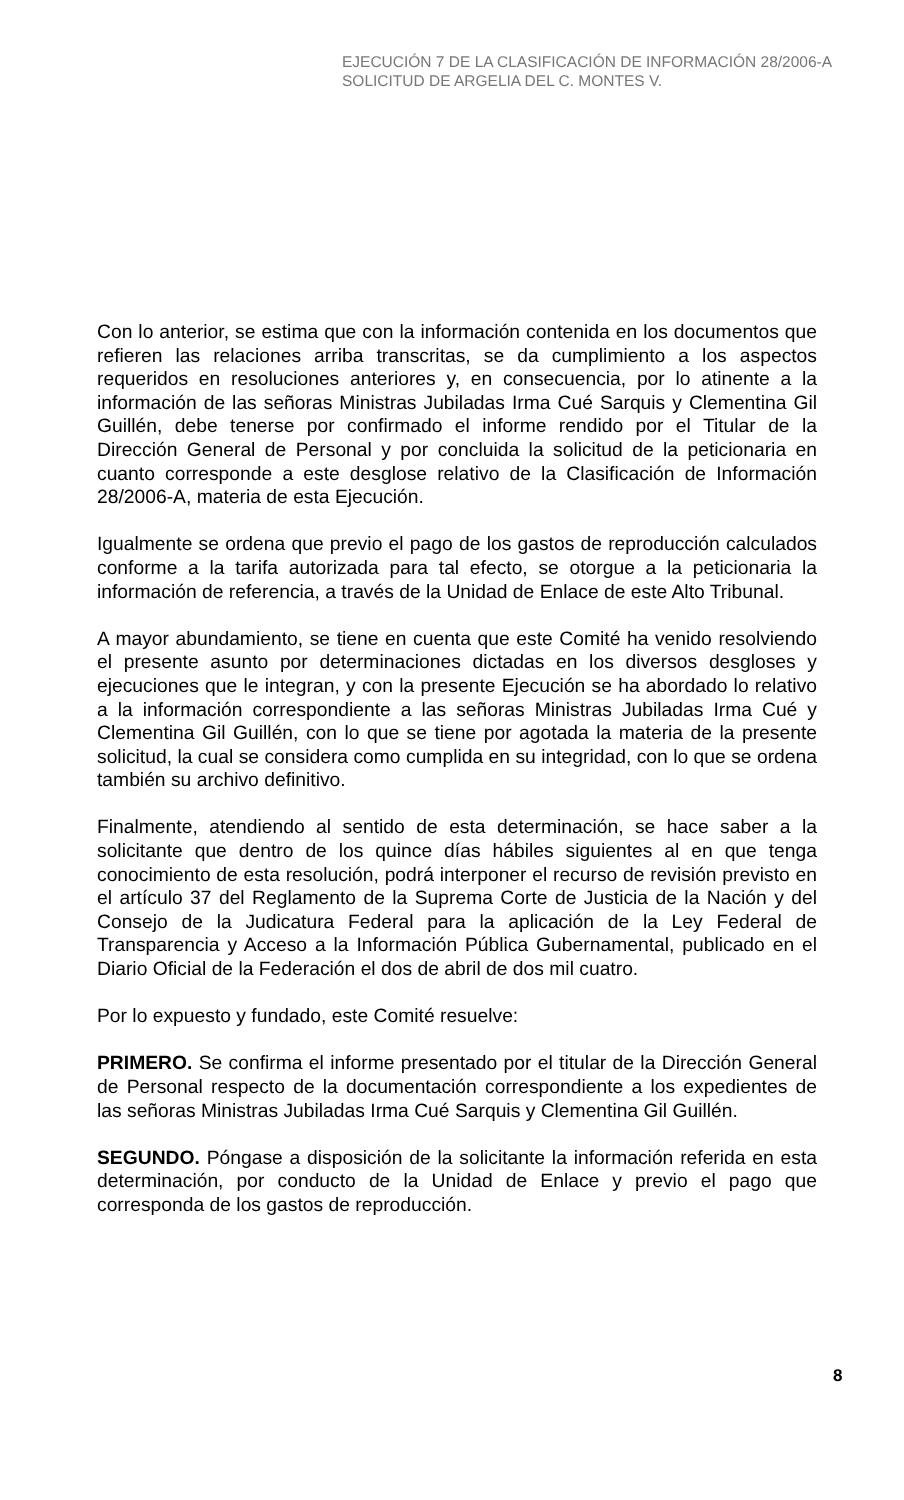EJECUCIÓN 7 DE LA CLASIFICACIÓN DE INFORMACIÓN 28/2006-A
SOLICITUD DE ARGELIA DEL C. MONTES V.
Con lo anterior, se estima que con la información contenida en los documentos que refieren las relaciones arriba transcritas, se da cumplimiento a los aspectos requeridos en resoluciones anteriores y, en consecuencia, por lo atinente a la información de las señoras Ministras Jubiladas Irma Cué Sarquis y Clementina Gil Guillén, debe tenerse por confirmado el informe rendido por el Titular de la Dirección General de Personal y por concluida la solicitud de la peticionaria en cuanto corresponde a este desglose relativo de la Clasificación de Información 28/2006-A, materia de esta Ejecución.
Igualmente se ordena que previo el pago de los gastos de reproducción calculados conforme a la tarifa autorizada para tal efecto, se otorgue a la peticionaria la información de referencia, a través de la Unidad de Enlace de este Alto Tribunal.
A mayor abundamiento, se tiene en cuenta que este Comité ha venido resolviendo el presente asunto por determinaciones dictadas en los diversos desgloses y ejecuciones que le integran, y con la presente Ejecución se ha abordado lo relativo a la información correspondiente a las señoras Ministras Jubiladas Irma Cué y Clementina Gil Guillén, con lo que se tiene por agotada la materia de la presente solicitud, la cual se considera como cumplida en su integridad, con lo que se ordena también su archivo definitivo.
Finalmente, atendiendo al sentido de esta determinación, se hace saber a la solicitante que dentro de los quince días hábiles siguientes al en que tenga conocimiento de esta resolución, podrá interponer el recurso de revisión previsto en el artículo 37 del Reglamento de la Suprema Corte de Justicia de la Nación y del Consejo de la Judicatura Federal para la aplicación de la Ley Federal de Transparencia y Acceso a la Información Pública Gubernamental, publicado en el Diario Oficial de la Federación el dos de abril de dos mil cuatro.
Por lo expuesto y fundado, este Comité resuelve:
PRIMERO. Se confirma el informe presentado por el titular de la Dirección General de Personal respecto de la documentación correspondiente a los expedientes de las señoras Ministras Jubiladas Irma Cué Sarquis y Clementina Gil Guillén.
SEGUNDO. Póngase a disposición de la solicitante la información referida en esta determinación, por conducto de la Unidad de Enlace y previo el pago que corresponda de los gastos de reproducción.
8